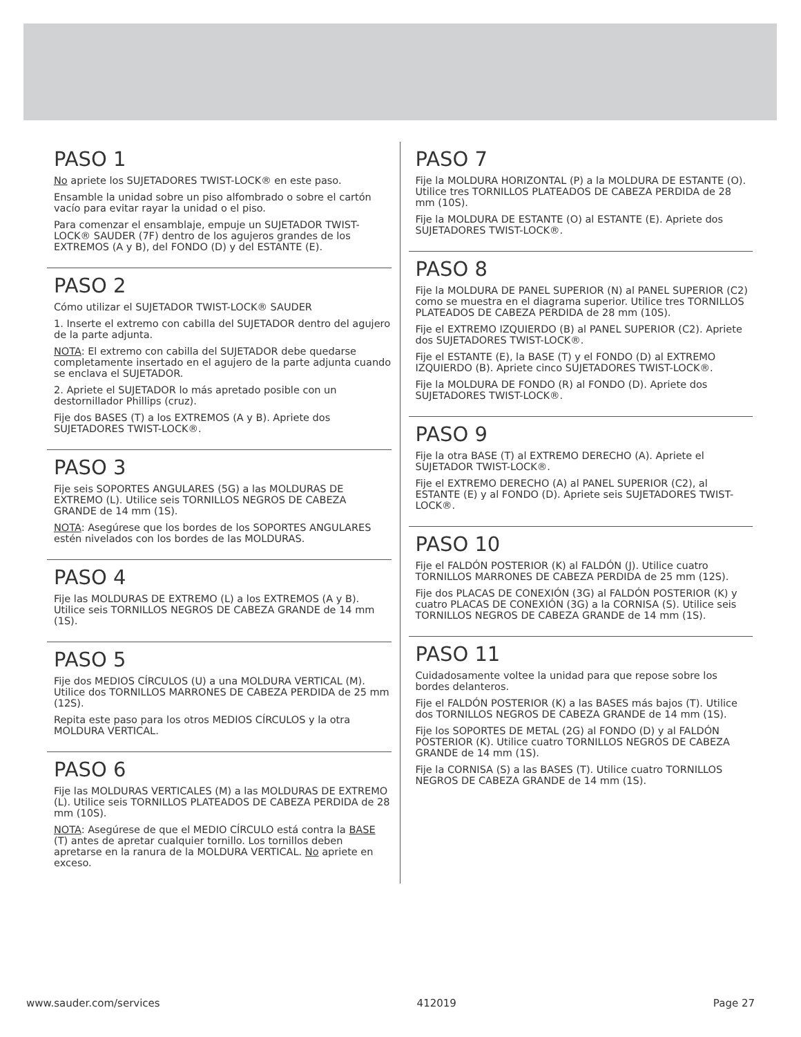PASO 1
No apriete los SUJETADORES TWIST-LOCK® en este paso.
Ensamble la unidad sobre un piso alfombrado o sobre el cartón vacío para evitar rayar la unidad o el piso.
Para comenzar el ensamblaje, empuje un SUJETADOR TWIST-LOCK® SAUDER (7F) dentro de los agujeros grandes de los EXTREMOS (A y B), del FONDO (D) y del ESTANTE (E).
PASO 2
Cómo utilizar el SUJETADOR TWIST-LOCK® SAUDER
1. Inserte el extremo con cabilla del SUJETADOR dentro del agujero de la parte adjunta.
NOTA: El extremo con cabilla del SUJETADOR debe quedarse completamente insertado en el agujero de la parte adjunta cuando se enclava el SUJETADOR.
2. Apriete el SUJETADOR lo más apretado posible con un destornillador Phillips (cruz).
Fije dos BASES (T) a los EXTREMOS (A y B). Apriete dos SUJETADORES TWIST-LOCK®.
PASO 3
Fije seis SOPORTES ANGULARES (5G) a las MOLDURAS DE EXTREMO (L). Utilice seis TORNILLOS NEGROS DE CABEZA GRANDE de 14 mm (1S).
NOTA: Asegúrese que los bordes de los SOPORTES ANGULARES estén nivelados con los bordes de las MOLDURAS.
PASO 4
Fije las MOLDURAS DE EXTREMO (L) a los EXTREMOS (A y B). Utilice seis TORNILLOS NEGROS DE CABEZA GRANDE de 14 mm (1S).
PASO 5
Fije dos MEDIOS CÍRCULOS (U) a una MOLDURA VERTICAL (M). Utilice dos TORNILLOS MARRONES DE CABEZA PERDIDA de 25 mm (12S).
Repita este paso para los otros MEDIOS CÍRCULOS y la otra MOLDURA VERTICAL.
PASO 6
Fije las MOLDURAS VERTICALES (M) a las MOLDURAS DE EXTREMO (L). Utilice seis TORNILLOS PLATEADOS DE CABEZA PERDIDA de 28 mm (10S).
NOTA: Asegúrese de que el MEDIO CÍRCULO está contra la BASE (T) antes de apretar cualquier tornillo. Los tornillos deben apretarse en la ranura de la MOLDURA VERTICAL. No apriete en exceso.
PASO 7
Fije la MOLDURA HORIZONTAL (P) a la MOLDURA DE ESTANTE (O). Utilice tres TORNILLOS PLATEADOS DE CABEZA PERDIDA de 28 mm (10S).
Fije la MOLDURA DE ESTANTE (O) al ESTANTE (E). Apriete dos SUJETADORES TWIST-LOCK®.
PASO 8
Fije la MOLDURA DE PANEL SUPERIOR (N) al PANEL SUPERIOR (C2) como se muestra en el diagrama superior. Utilice tres TORNILLOS PLATEADOS DE CABEZA PERDIDA de 28 mm (10S).
Fije el EXTREMO IZQUIERDO (B) al PANEL SUPERIOR (C2). Apriete dos SUJETADORES TWIST-LOCK®.
Fije el ESTANTE (E), la BASE (T) y el FONDO (D) al EXTREMO IZQUIERDO (B). Apriete cinco SUJETADORES TWIST-LOCK®.
Fije la MOLDURA DE FONDO (R) al FONDO (D). Apriete dos SUJETADORES TWIST-LOCK®.
PASO 9
Fije la otra BASE (T) al EXTREMO DERECHO (A). Apriete el SUJETADOR TWIST-LOCK®.
Fije el EXTREMO DERECHO (A) al PANEL SUPERIOR (C2), al ESTANTE (E) y al FONDO (D). Apriete seis SUJETADORES TWIST-LOCK®.
PASO 10
Fije el FALDÓN POSTERIOR (K) al FALDÓN (J). Utilice cuatro TORNILLOS MARRONES DE CABEZA PERDIDA de 25 mm (12S).
Fije dos PLACAS DE CONEXIÓN (3G) al FALDÓN POSTERIOR (K) y cuatro PLACAS DE CONEXIÓN (3G) a la CORNISA (S). Utilice seis TORNILLOS NEGROS DE CABEZA GRANDE de 14 mm (1S).
PASO 11
Cuidadosamente voltee la unidad para que repose sobre los bordes delanteros.
Fije el FALDÓN POSTERIOR (K) a las BASES más bajos (T). Utilice dos TORNILLOS NEGROS DE CABEZA GRANDE de 14 mm (1S).
Fije los SOPORTES DE METAL (2G) al FONDO (D) y al FALDÓN POSTERIOR (K). Utilice cuatro TORNILLOS NEGROS DE CABEZA GRANDE de 14 mm (1S).
Fije la CORNISA (S) a las BASES (T). Utilice cuatro TORNILLOS NEGROS DE CABEZA GRANDE de 14 mm (1S).
www.sauder.com/services 412019 Page 27